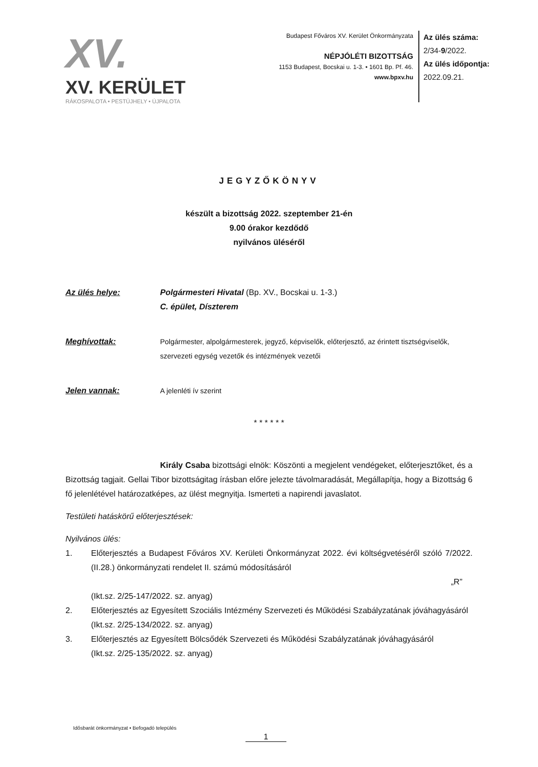XV.
XV. KERÜLET
RÁKOSPALOTA • PESTÚJHELY • ÚJPALOTA
Budapest Főváros XV. Kerület Önkormányzata
NÉPJÓLÉTI BIZOTTSÁG
1153 Budapest, Bocskai u. 1-3. • 1601 Bp. Pf. 46.
www.bpxv.hu
Az ülés száma:
2/34-9/2022.
Az ülés időpontja:
2022.09.21.
JEGYZŐKÖNYV
készült a bizottság 2022. szeptember 21-én
9.00 órakor kezdődő
nyilvános üléséről
Az ülés helye: Polgármesteri Hivatal (Bp. XV., Bocskai u. 1-3.)
C. épület, Díszterem
Meghívottak: Polgármester, alpolgármesterek, jegyző, képviselők, előterjesztő, az érintett tisztségviselők, szervezeti egység vezetők és intézmények vezetői
Jelen vannak: A jelenléti ív szerint
* * * * * *
Király Csaba bizottsági elnök: Köszönti a megjelent vendégeket, előterjesztőket, és a Bizottság tagjait. Gellai Tibor bizottságitag írásban előre jelezte távolmaradását, Megállapítja, hogy a Bizottság 6 fő jelenlétével határozatképes, az ülést megnyitja. Ismerteti a napirendi javaslatot.
Testületi hatáskörű előterjesztések:
Nyilvános ülés:
1. Előterjesztés a Budapest Főváros XV. Kerületi Önkormányzat 2022. évi költségvetéséről szóló 7/2022. (II.28.) önkormányzati rendelet II. számú módosításáról
„R”
(Ikt.sz. 2/25-147/2022. sz. anyag)
2. Előterjesztés az Egyesített Szociális Intézmény Szervezeti és Működési Szabályzatának jóváhagyásáról
(Ikt.sz. 2/25-134/2022. sz. anyag)
3. Előterjesztés az Egyesített Bölcsődék Szervezeti és Működési Szabályzatának jóváhagyásáról
(Ikt.sz. 2/25-135/2022. sz. anyag)
Idősbarát önkormányzat • Befogadó település
1